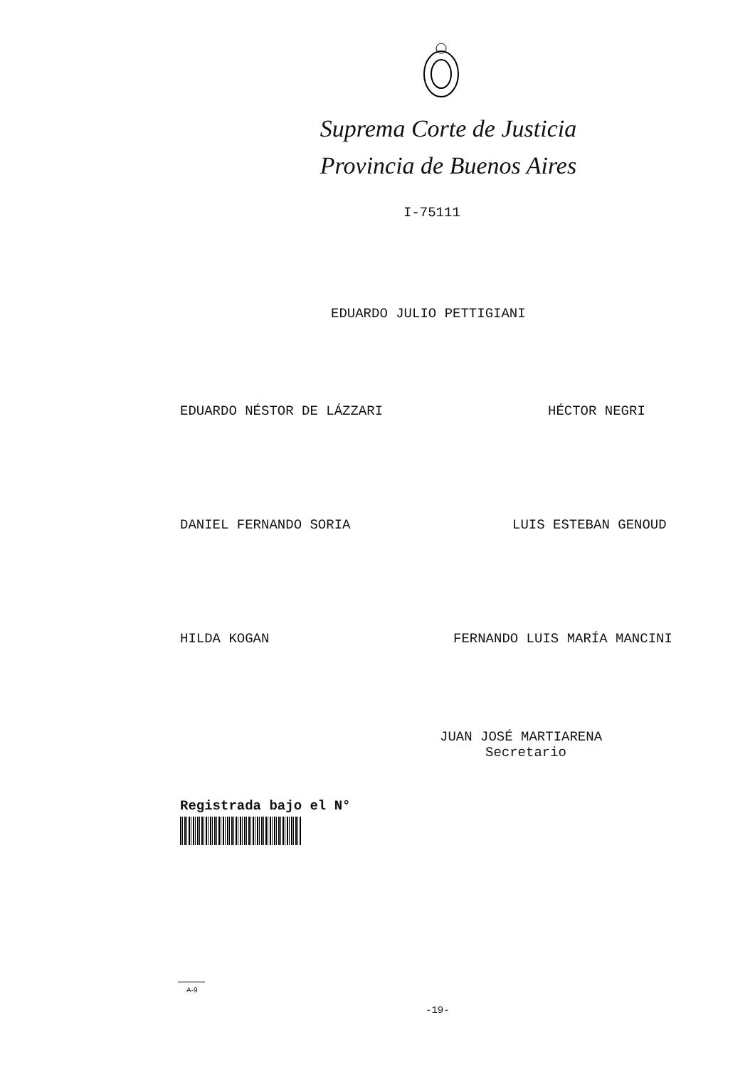Suprema Corte de Justicia
Provincia de Buenos Aires
I-75111
EDUARDO JULIO PETTIGIANI
EDUARDO NÉSTOR DE LÁZZARI
HÉCTOR NEGRI
DANIEL FERNANDO SORIA
LUIS ESTEBAN GENOUD
HILDA KOGAN
FERNANDO LUIS MARÍA MANCINI
JUAN JOSÉ MARTIARENA
Secretario
Registrada bajo el N°
A-9
-19-